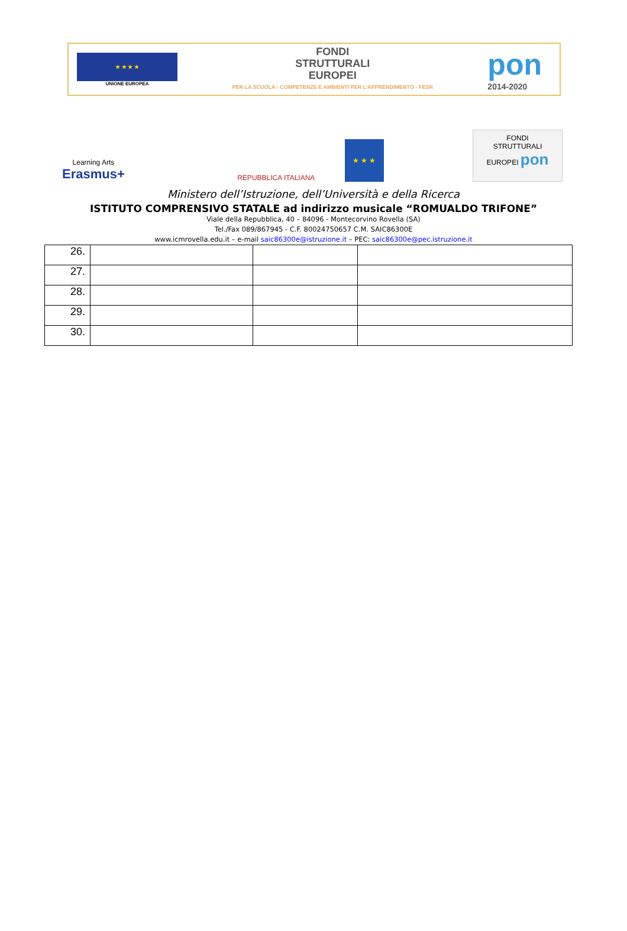★ ★ ★ ★
UNIONE EUROPEA
FONDI
STRUTTURALI
EUROPEI
PER LA SCUOLA - COMPETENZE E AMBIENTI PER L'APPRENDIMENTO - FESR
pon
2014-2020
Learning Arts
Erasmus+
REPUBBLICA ITALIANA
★ ★ ★
FONDI
STRUTTURALI
EUROPEI pon
Ministero dell’Istruzione, dell’Università e della Ricerca
ISTITUTO COMPRENSIVO STATALE ad indirizzo musicale “ROMUALDO TRIFONE”
Viale della Repubblica, 40 – 84096 - Montecorvino Rovella (SA)
Tel./Fax 089/867945 - C.F. 80024750657 C.M. SAIC86300E
www.icmrovella.edu.it – e-mail saic86300e@istruzione.it – PEC: saic86300e@pec.istruzione.it
| 26. | | | |
| 27. | | | |
| 28. | | | |
| 29. | | | |
| 30. | | | |